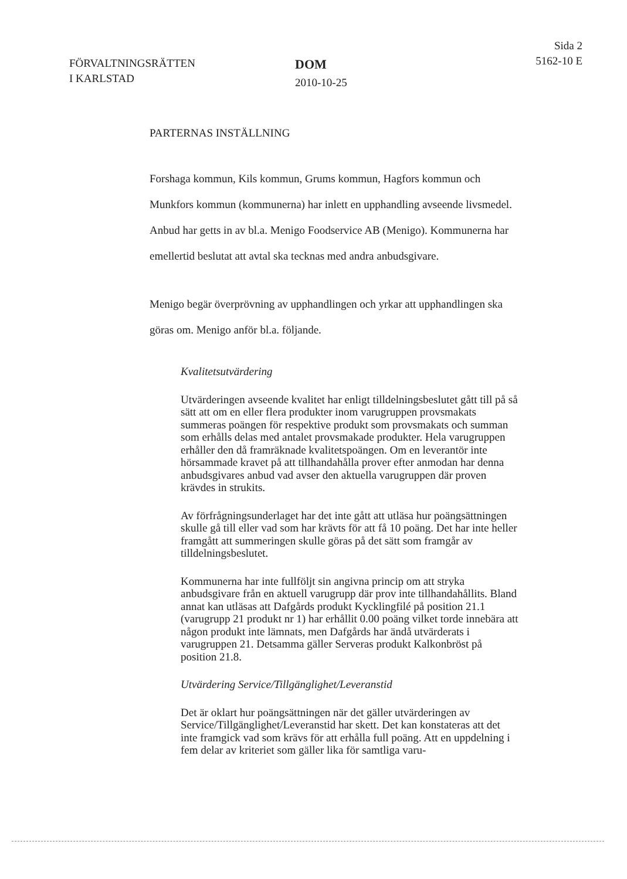FÖRVALTNINGSRÄTTEN
I KARLSTAD
DOM
2010-10-25
Sida 2
5162-10 E
PARTERNAS INSTÄLLNING
Forshaga kommun, Kils kommun, Grums kommun, Hagfors kommun och Munkfors kommun (kommunerna) har inlett en upphandling avseende livsmedel. Anbud har getts in av bl.a. Menigo Foodservice AB (Menigo). Kommunerna har emellertid beslutat att avtal ska tecknas med andra anbudsgivare.
Menigo begär överprövning av upphandlingen och yrkar att upphandlingen ska göras om. Menigo anför bl.a. följande.
Kvalitetsutvärdering
Utvärderingen avseende kvalitet har enligt tilldelningsbeslutet gått till på så sätt att om en eller flera produkter inom varugruppen provsmakats summeras poängen för respektive produkt som provsmakats och summan som erhålls delas med antalet provsmakade produkter. Hela varugruppen erhåller den då framräknade kvalitetspoängen. Om en leverantör inte hörsammade kravet på att tillhandahålla prover efter anmodan har denna anbudsgivares anbud vad avser den aktuella varugruppen där proven krävdes in strukits.
Av förfrågningsunderlaget har det inte gått att utläsa hur poängsättningen skulle gå till eller vad som har krävts för att få 10 poäng. Det har inte heller framgått att summeringen skulle göras på det sätt som framgår av tilldelningsbeslutet.
Kommunerna har inte fullföljt sin angivna princip om att stryka anbudsgivare från en aktuell varugrupp där prov inte tillhandahållits. Bland annat kan utläsas att Dafgårds produkt Kycklingfilé på position 21.1 (varugrupp 21 produkt nr 1) har erhållit 0.00 poäng vilket torde innebära att någon produkt inte lämnats, men Dafgårds har ändå utvärderats i varugruppen 21. Detsamma gäller Serveras produkt Kalkonbröst på position 21.8.
Utvärdering Service/Tillgänglighet/Leveranstid
Det är oklart hur poängsättningen när det gäller utvärderingen av Service/Tillgänglighet/Leveranstid har skett. Det kan konstateras att det inte framgick vad som krävs för att erhålla full poäng. Att en uppdelning i fem delar av kriteriet som gäller lika för samtliga varu-